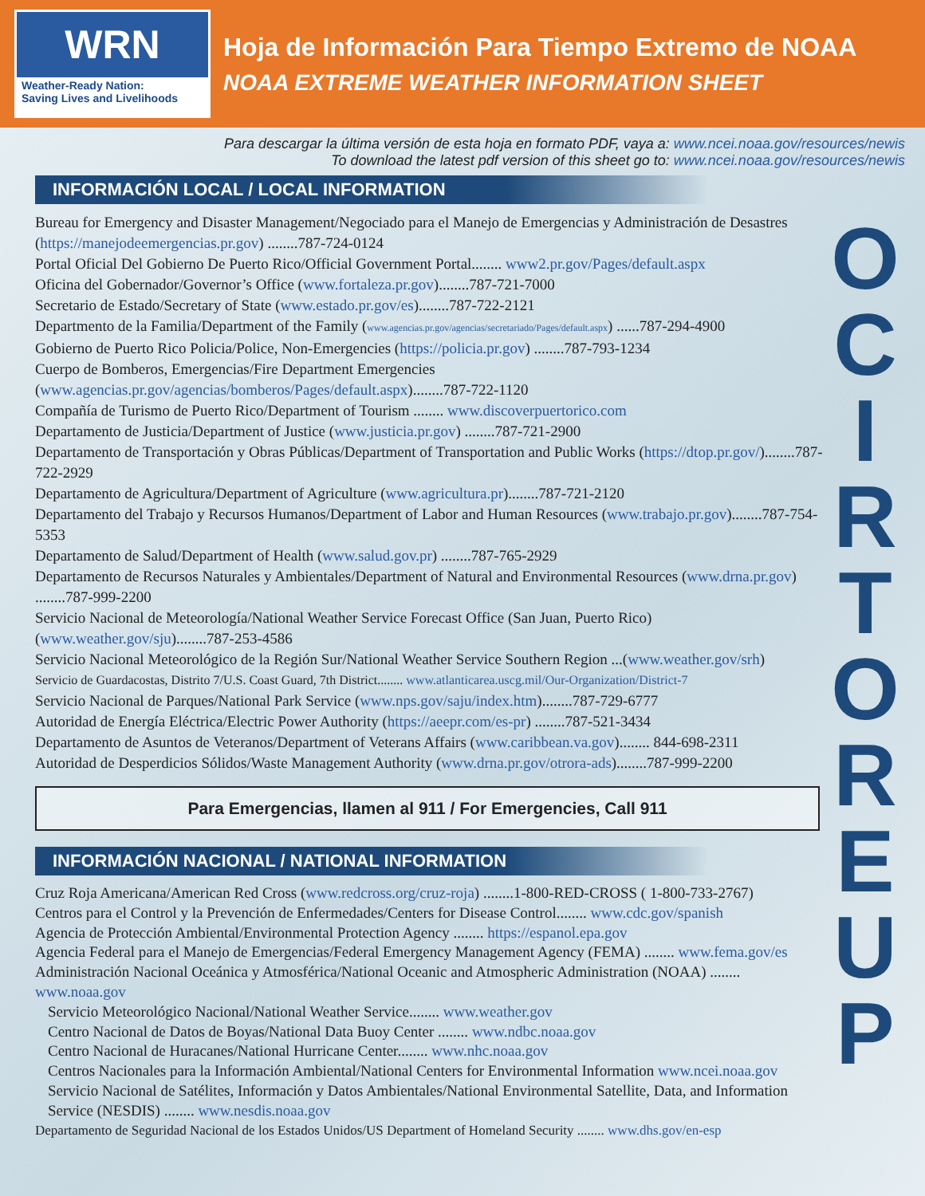WRN
Weather-Ready Nation:
Saving Lives and Livelihoods
Hoja de Información Para Tiempo Extremo de NOAA
NOAA EXTREME WEATHER INFORMATION SHEET
O
C
I
R
T
O
R
E
U
P
Para descargar la última versión de esta hoja en formato PDF, vaya a: www.ncei.noaa.gov/resources/newis
To download the latest pdf version of this sheet go to: www.ncei.noaa.gov/resources/newis
INFORMACIÓN LOCAL / LOCAL INFORMATION
Bureau for Emergency and Disaster Management/Negociado para el Manejo de Emergencias y Administración de Desastres (https://manejodeemergencias.pr.gov) ........787-724-0124
Portal Oficial Del Gobierno De Puerto Rico/Official Government Portal........ www2.pr.gov/Pages/default.aspx
Oficina del Gobernador/Governor’s Office (www.fortaleza.pr.gov)........787-721-7000
Secretario de Estado/Secretary of State (www.estado.pr.gov/es)........787-722-2121
Departmento de la Familia/Department of the Family (www.agencias.pr.gov/agencias/secretariado/Pages/default.aspx) ......787-294-4900
Gobierno de Puerto Rico Policia/Police, Non-Emergencies (https://policia.pr.gov) ........787-793-1234
Cuerpo de Bomberos, Emergencias/Fire Department Emergencies (www.agencias.pr.gov/agencias/bomberos/Pages/default.aspx)........787-722-1120
Compañía de Turismo de Puerto Rico/Department of Tourism ........ www.discoverpuertorico.com
Departamento de Justicia/Department of Justice (www.justicia.pr.gov) ........787-721-2900
Departamento de Transportación y Obras Públicas/Department of Transportation and Public Works (https://dtop.pr.gov/)........787-722-2929
Departamento de Agricultura/Department of Agriculture (www.agricultura.pr)........787-721-2120
Departamento del Trabajo y Recursos Humanos/Department of Labor and Human Resources (www.trabajo.pr.gov)........787-754-5353
Departamento de Salud/Department of Health (www.salud.gov.pr) ........787-765-2929
Departamento de Recursos Naturales y Ambientales/Department of Natural and Environmental Resources (www.drna.pr.gov) ........787-999-2200
Servicio Nacional de Meteorología/National Weather Service Forecast Office (San Juan, Puerto Rico) (www.weather.gov/sju)........787-253-4586
Servicio Nacional Meteorológico de la Región Sur/National Weather Service Southern Region ...(www.weather.gov/srh)
Servicio de Guardacostas, Distrito 7/U.S. Coast Guard, 7th District........ www.atlanticarea.uscg.mil/Our-Organization/District-7
Servicio Nacional de Parques/National Park Service (www.nps.gov/saju/index.htm)........787-729-6777
Autoridad de Energía Eléctrica/Electric Power Authority (https://aeepr.com/es-pr) ........787-521-3434
Departamento de Asuntos de Veteranos/Department of Veterans Affairs (www.caribbean.va.gov)........ 844-698-2311
Autoridad de Desperdicios Sólidos/Waste Management Authority (www.drna.pr.gov/otrora-ads)........787-999-2200
Para Emergencias, llamen al 911 / For Emergencies, Call 911
INFORMACIÓN NACIONAL / NATIONAL INFORMATION
Cruz Roja Americana/American Red Cross (www.redcross.org/cruz-roja) ........1-800-RED-CROSS ( 1-800-733-2767)
Centros para el Control y la Prevención de Enfermedades/Centers for Disease Control........ www.cdc.gov/spanish
Agencia de Protección Ambiental/Environmental Protection Agency ........ https://espanol.epa.gov
Agencia Federal para el Manejo de Emergencias/Federal Emergency Management Agency (FEMA) ........ www.fema.gov/es
Administración Nacional Oceánica y Atmosférica/National Oceanic and Atmospheric Administration (NOAA) ........ www.noaa.gov
Servicio Meteorológico Nacional/National Weather Service........ www.weather.gov
Centro Nacional de Datos de Boyas/National Data Buoy Center ........ www.ndbc.noaa.gov
Centro Nacional de Huracanes/National Hurricane Center........ www.nhc.noaa.gov
Centros Nacionales para la Información Ambiental/National Centers for Environmental Information www.ncei.noaa.gov
Servicio Nacional de Satélites, Información y Datos Ambientales/National Environmental Satellite, Data, and Information Service (NESDIS) ........ www.nesdis.noaa.gov
Departamento de Seguridad Nacional de los Estados Unidos/US Department of Homeland Security ........ www.dhs.gov/en-esp